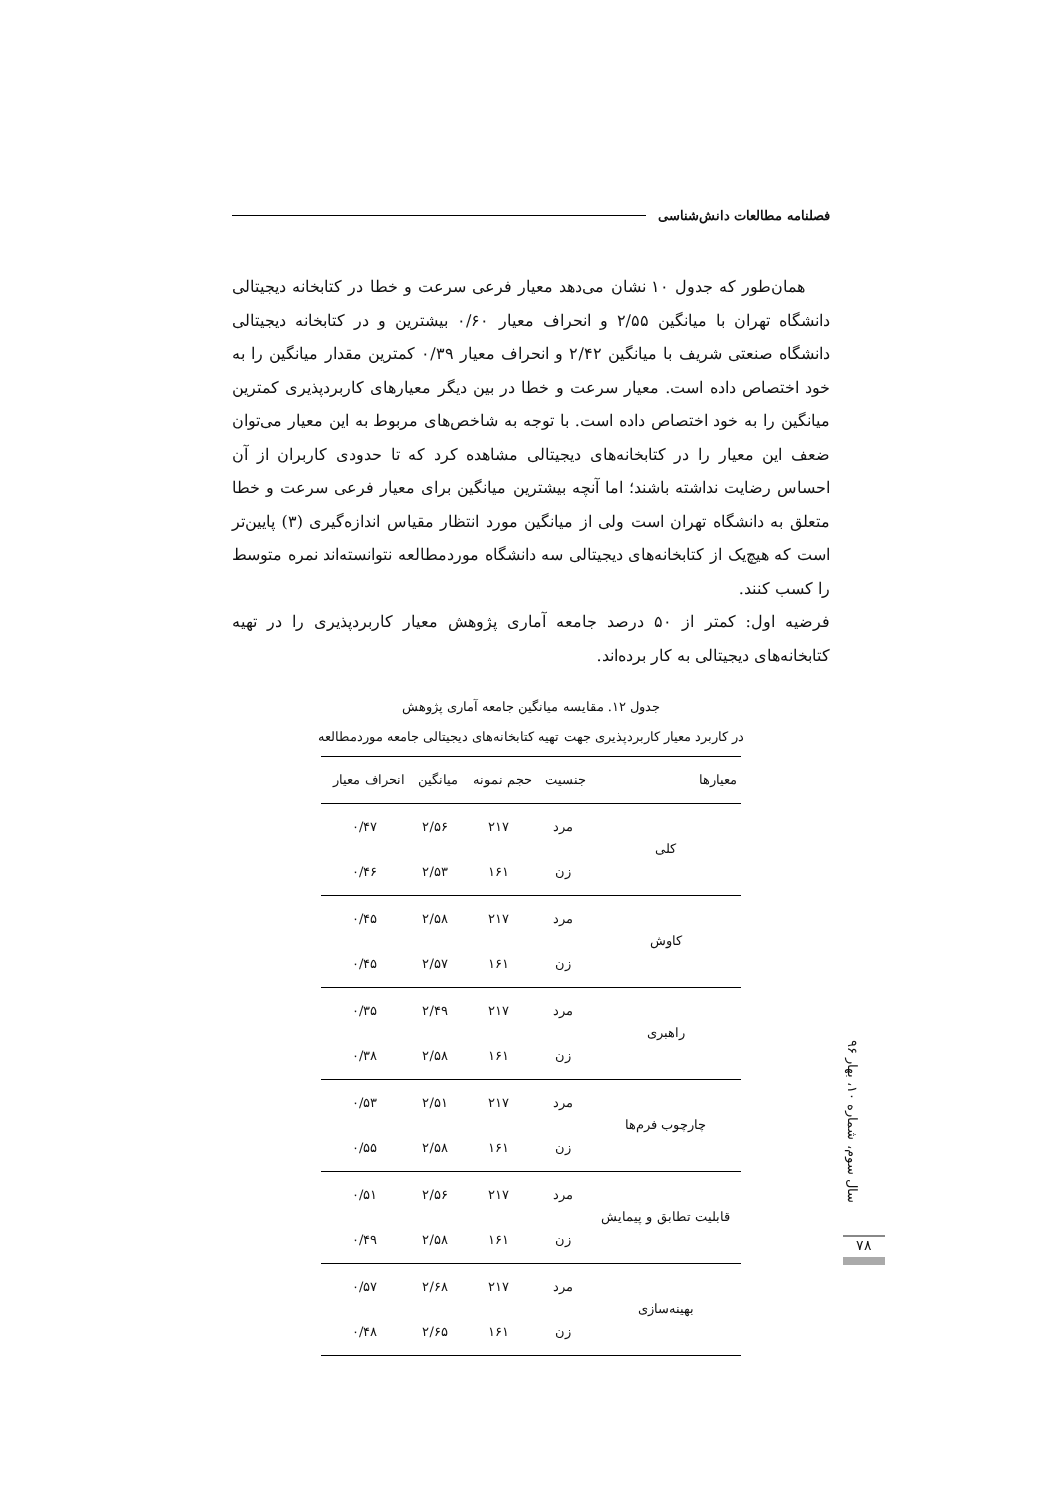فصلنامه مطالعات دانش‌شناسی
همان‌طور که جدول ۱۰ نشان می‌دهد معیار فرعی سرعت و خطا در کتابخانه دیجیتالی دانشگاه تهران با میانگین ۲/۵۵ و انحراف معیار ۰/۶۰ بیشترین و در کتابخانه دیجیتالی دانشگاه صنعتی شریف با میانگین ۲/۴۲ و انحراف معیار ۰/۳۹ کمترین مقدار میانگین را به خود اختصاص داده است. معیار سرعت و خطا در بین دیگر معیارهای کاربردپذیری کمترین میانگین را به خود اختصاص داده است. با توجه به شاخص‌های مربوط به این معیار می‌توان ضعف این معیار را در کتابخانه‌های دیجیتالی مشاهده کرد که تا حدودی کاربران از آن احساس رضایت نداشته باشند؛ اما آنچه بیشترین میانگین برای معیار فرعی سرعت و خطا متعلق به دانشگاه تهران است ولی از میانگین مورد انتظار مقیاس اندازه‌گیری (۳) پایین‌تر است که هیچ‌یک از کتابخانه‌های دیجیتالی سه دانشگاه موردمطالعه نتوانسته‌اند نمره متوسط را کسب کنند.
فرضیه اول: کمتر از ۵۰ درصد جامعه آماری پژوهش معیار کاربردپذیری را در تهیه کتابخانه‌های دیجیتالی به کار برده‌اند.
جدول ۱۲. مقایسه میانگین جامعه آماری پژوهش
در کاربرد معیار کاربردپذیری جهت تهیه کتابخانه‌های دیجیتالی جامعه موردمطالعه
| معیارها | جنسیت | حجم نمونه | میانگین | انحراف معیار |
| --- | --- | --- | --- | --- |
| کلی | مرد | ۲۱۷ | ۲/۵۶ | ۰/۴۷ |
| | زن | ۱۶۱ | ۲/۵۳ | ۰/۴۶ |
| کاوش | مرد | ۲۱۷ | ۲/۵۸ | ۰/۴۵ |
| | زن | ۱۶۱ | ۲/۵۷ | ۰/۴۵ |
| راهبری | مرد | ۲۱۷ | ۲/۴۹ | ۰/۳۵ |
| | زن | ۱۶۱ | ۲/۵۸ | ۰/۳۸ |
| چارچوب فرم‌ها | مرد | ۲۱۷ | ۲/۵۱ | ۰/۵۳ |
| | زن | ۱۶۱ | ۲/۵۸ | ۰/۵۵ |
| قابلیت تطابق و پیمایش | مرد | ۲۱۷ | ۲/۵۶ | ۰/۵۱ |
| | زن | ۱۶۱ | ۲/۵۸ | ۰/۴۹ |
| بهینه‌سازی | مرد | ۲۱۷ | ۲/۶۸ | ۰/۵۷ |
| | زن | ۱۶۱ | ۲/۶۵ | ۰/۴۸ |
سال سوم، شماره ۱۰، بهار ۹۶
۷۸